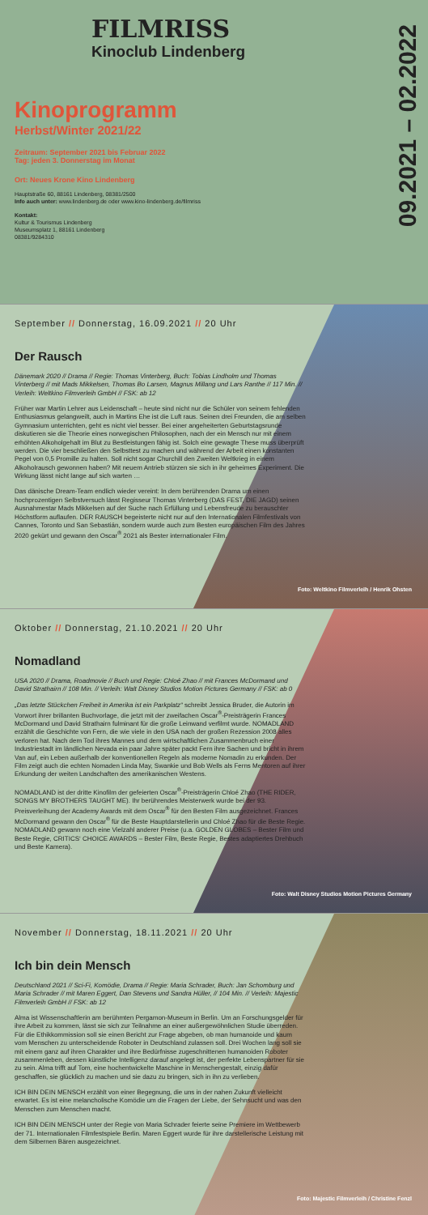FILMRISS
Kinoclub Lindenberg
Kinoprogramm
Herbst/Winter 2021/22
Zeitraum: September 2021 bis Februar 2022
Tag: jeden 3. Donnerstag im Monat
Ort: Neues Krone Kino Lindenberg
Hauptstraße 60, 88161 Lindenberg, 08381/2500
Info auch unter: www.lindenberg.de oder www.kino-lindenberg.de/filmriss
Kontakt:
Kultur & Tourismus Lindenberg
Museumsplatz 1, 88161 Lindenberg
08381/9284310
09.2021 – 02.2022
September // Donnerstag, 16.09.2021 // 20 Uhr
Der Rausch
Dänemark 2020 // Drama // Regie: Thomas Vinterberg, Buch: Tobias Lindholm und Thomas Vinterberg // mit Mads Mikkelsen, Thomas Bo Larsen, Magnus Millang und Lars Ranthe // 117 Min. // Verleih: Weltkino Filmverleih GmbH // FSK: ab 12
Früher war Martin Lehrer aus Leidenschaft – heute sind nicht nur die Schüler von seinem fehlenden Enthusiasmus gelangweilt, auch in Martins Ehe ist die Luft raus. Seinen drei Freunden, die am selben Gymnasium unterrichten, geht es nicht viel besser. Bei einer angeheiterten Geburtstagsrunde diskutieren sie die Theorie eines norwegischen Philosophen, nach der ein Mensch nur mit einem erhöhten Alkoholgehalt im Blut zu Bestleistungen fähig ist. Solch eine gewagte These muss überprüft werden. Die vier beschließen den Selbsttest zu machen und während der Arbeit einen konstanten Pegel von 0,5 Promille zu halten. Soll nicht sogar Churchill den Zweiten Weltkrieg in einem Alkoholrausch gewonnen haben? Mit neuem Antrieb stürzen sie sich in ihr geheimes Experiment. Die Wirkung lässt nicht lange auf sich warten …
Das dänische Dream-Team endlich wieder vereint: In dem berührenden Drama um einen hochprozentigen Selbstversuch lässt Regisseur Thomas Vinterberg (DAS FEST, DIE JAGD) seinen Ausnahmestar Mads Mikkelsen auf der Suche nach Erfüllung und Lebensfreude zu berauschter Höchstform auflaufen. DER RAUSCH begeisterte nicht nur auf den Internationalen Filmfestivals von Cannes, Toronto und San Sebastián, sondern wurde auch zum Besten europäischen Film des Jahres 2020 gekürt und gewann den Oscar<sup>®</sup> 2021 als Bester internationaler Film.
Foto: Weltkino Filmverleih / Henrik Ohsten
Oktober // Donnerstag, 21.10.2021 // 20 Uhr
Nomadland
USA 2020 // Drama, Roadmovie // Buch und Regie: Chloé Zhao // mit Frances McDormand und David Strathairn // 108 Min. // Verleih: Walt Disney Studios Motion Pictures Germany // FSK: ab 0
„Das letzte Stückchen Freiheit in Amerika ist ein Parkplatz“ schreibt Jessica Bruder, die Autorin im Vorwort ihrer brillanten Buchvorlage, die jetzt mit der zweifachen Oscar<sup>®</sup>-Preisträgerin Frances McDormand und David Strathairn fulminant für die große Leinwand verfilmt wurde. NOMADLAND erzählt die Geschichte von Fern, die wie viele in den USA nach der großen Rezession 2008 alles verloren hat. Nach dem Tod ihres Mannes und dem wirtschaftlichen Zusammenbruch einer Industriestadt im ländlichen Nevada ein paar Jahre später packt Fern ihre Sachen und bricht in ihrem Van auf, ein Leben außerhalb der konventionellen Regeln als moderne Nomadin zu erkunden. Der Film zeigt auch die echten Nomaden Linda May, Swankie und Bob Wells als Ferns Mentoren auf ihrer Erkundung der weiten Landschaften des amerikanischen Westens.
NOMADLAND ist der dritte Kinofilm der gefeierten Oscar<sup>®</sup>-Preisträgerin Chloé Zhao (THE RIDER, SONGS MY BROTHERS TAUGHT ME). Ihr berührendes Meisterwerk wurde bei der 93. Preisverleihung der Academy Awards mit dem Oscar<sup>®</sup> für den Besten Film ausgezeichnet. Frances McDormand gewann den Oscar<sup>®</sup> für die Beste Hauptdarstellerin und Chloé Zhao für die Beste Regie. NOMADLAND gewann noch eine Vielzahl anderer Preise (u.a. GOLDEN GLOBES – Bester Film und Beste Regie, CRITICS‘ CHOICE AWARDS – Bester Film, Beste Regie, Bestes adaptiertes Drehbuch und Beste Kamera).
Foto: Walt Disney Studios Motion Pictures Germany
November // Donnerstag, 18.11.2021 // 20 Uhr
Ich bin dein Mensch
Deutschland 2021 // Sci-Fi, Komödie, Drama // Regie: Maria Schrader, Buch: Jan Schomburg und Maria Schrader // mit Maren Eggert, Dan Stevens und Sandra Hüller, // 104 Min. // Verleih: Majestic Filmverleih GmbH // FSK: ab 12
Alma ist Wissenschaftlerin am berühmten Pergamon-Museum in Berlin. Um an Forschungsgelder für ihre Arbeit zu kommen, lässt sie sich zur Teilnahme an einer außergewöhnlichen Studie überreden. Für die Ethikkommission soll sie einen Bericht zur Frage abgeben, ob man humanoide und kaum vom Menschen zu unterscheidende Roboter in Deutschland zulassen soll. Drei Wochen lang soll sie mit einem ganz auf ihren Charakter und ihre Bedürfnisse zugeschnittenen humanoiden Roboter zusammenleben, dessen künstliche Intelligenz darauf angelegt ist, der perfekte Lebenspartner für sie zu sein. Alma trifft auf Tom, eine hochentwickelte Maschine in Menschengestalt, einzig dafür geschaffen, sie glücklich zu machen und sie dazu zu bringen, sich in ihn zu verlieben.
ICH BIN DEIN MENSCH erzählt von einer Begegnung, die uns in der nahen Zukunft vielleicht erwartet. Es ist eine melancholische Komödie um die Fragen der Liebe, der Sehnsucht und was den Menschen zum Menschen macht.
ICH BIN DEIN MENSCH unter der Regie von Maria Schrader feierte seine Premiere im Wettbewerb der 71. Internationalen Filmfestspiele Berlin. Maren Eggert wurde für ihre darstellerische Leistung mit dem Silbernen Bären ausgezeichnet.
Foto: Majestic Filmverleih / Christine Fenzl